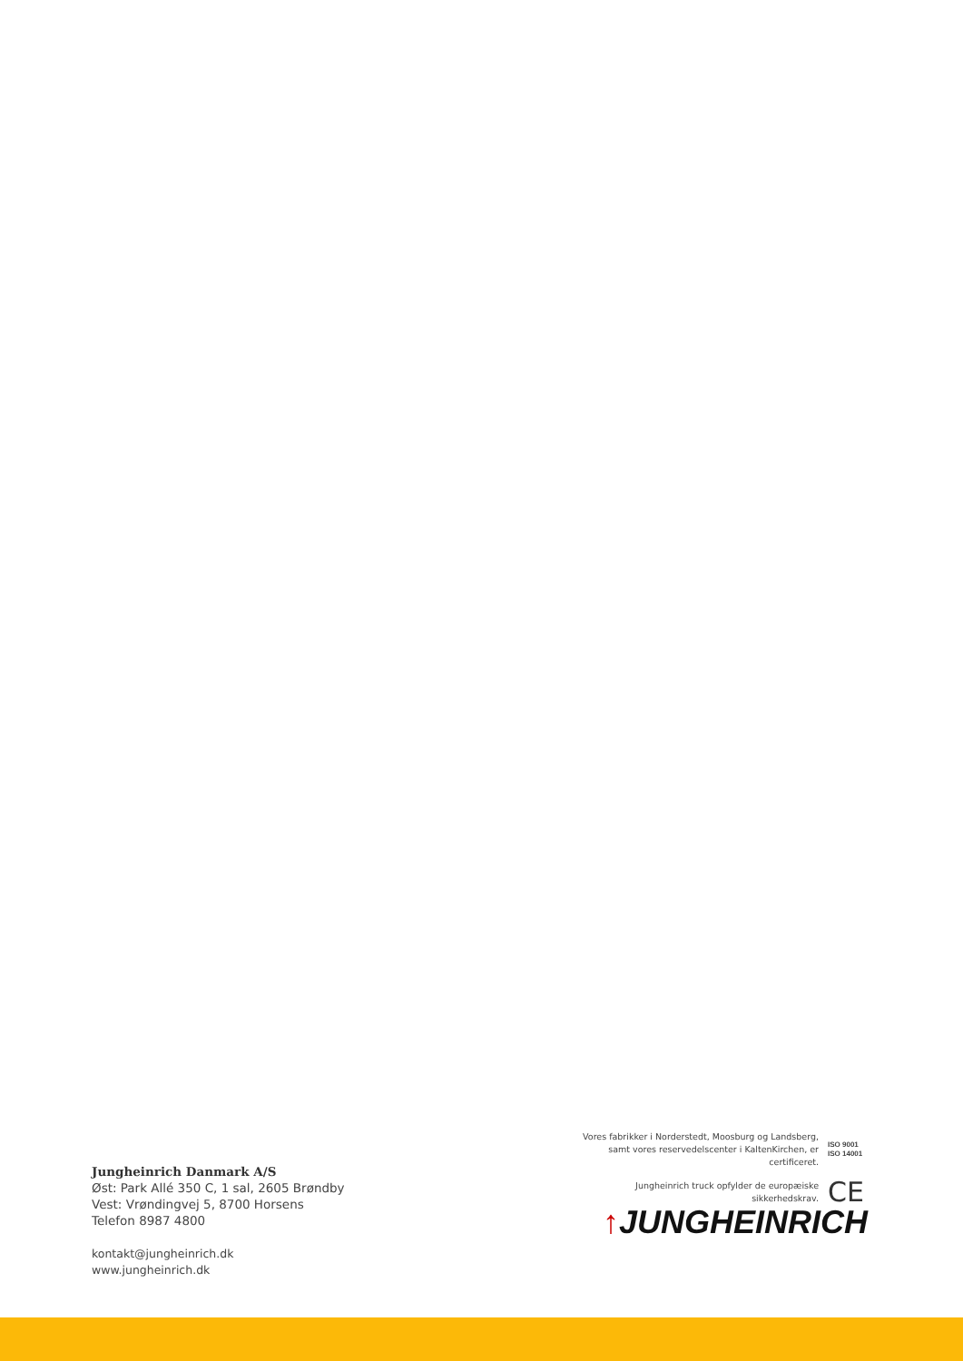Jungheinrich Danmark A/S
Øst: Park Allé 350 C, 1 sal, 2605 Brøndby
Vest: Vrøndingvej 5, 8700 Horsens
Telefon 8987 4800
kontakt@jungheinrich.dk
www.jungheinrich.dk
Vores fabrikker i Norderstedt, Moosburg og Landsberg, samt vores reservedelscenter i KaltenKirchen, er certificeret.
ISO 9001
ISO 14001
Jungheinrich truck opfylder de europæiske sikkerhedskrav.
CE
↑JUNGHEINRICH